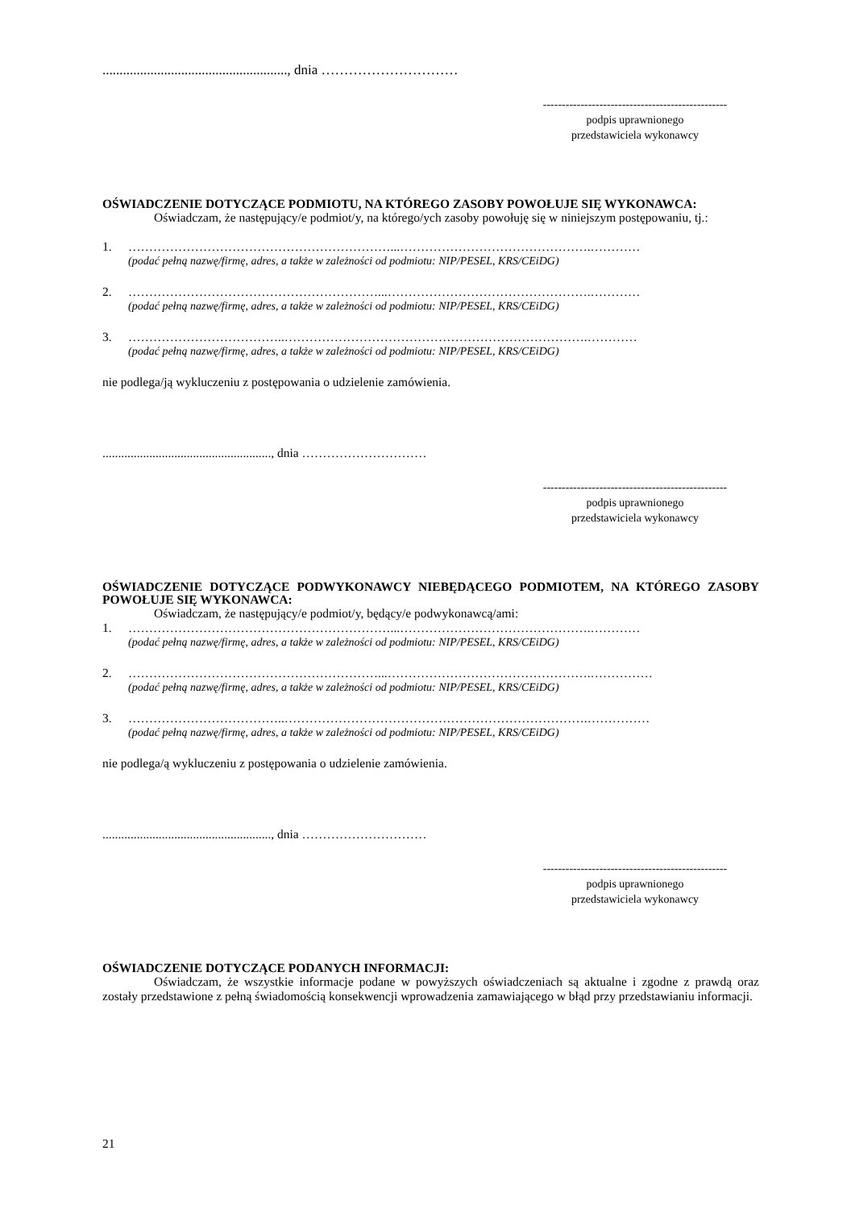......................................................, dnia …………………………
-------------------------------------------------
podpis uprawnionego
przedstawiciela wykonawcy
OŚWIADCZENIE DOTYCZĄCE PODMIOTU, NA KTÓREGO ZASOBY POWOŁUJE SIĘ WYKONAWCA:
Oświadczam, że następujący/e podmiot/y, na którego/ych zasoby powołuję się w niniejszym postępowaniu, tj.:
1. ………………………………………………………...……………………………………….…………
(podać pełną nazwę/firmę, adres, a także w zależności od podmiotu: NIP/PESEL, KRS/CEiDG)
2. ……………………………………………………...………………………………………….…………
(podać pełną nazwę/firmę, adres, a także w zależności od podmiotu: NIP/PESEL, KRS/CEiDG)
3. ………………………………..……………………………………………………………….…………
(podać pełną nazwę/firmę, adres, a także w zależności od podmiotu: NIP/PESEL, KRS/CEiDG)
nie podlega/ją wykluczeniu z postępowania o udzielenie zamówienia.
......................................................, dnia …………………………
-------------------------------------------------
podpis uprawnionego
przedstawiciela wykonawcy
OŚWIADCZENIE DOTYCZĄCE PODWYKONAWCY NIEBĘDĄCEGO PODMIOTEM, NA KTÓREGO ZASOBY POWOŁUJE SIĘ WYKONAWCA:
Oświadczam, że następujący/e podmiot/y, będący/e podwykonawcą/ami:
1. ………………………………………………………...……………………………………….…………
(podać pełną nazwę/firmę, adres, a także w zależności od podmiotu: NIP/PESEL, KRS/CEiDG)
2. ……………………………………………………...………………………………………….……………
(podać pełną nazwę/firmę, adres, a także w zależności od podmiotu: NIP/PESEL, KRS/CEiDG)
3. ………………………………..……………………………………………………………….……………
(podać pełną nazwę/firmę, adres, a także w zależności od podmiotu: NIP/PESEL, KRS/CEiDG)
nie podlega/ą wykluczeniu z postępowania o udzielenie zamówienia.
......................................................, dnia …………………………
-------------------------------------------------
podpis uprawnionego
przedstawiciela wykonawcy
OŚWIADCZENIE DOTYCZĄCE PODANYCH INFORMACJI:
Oświadczam, że wszystkie informacje podane w powyższych oświadczeniach są aktualne i zgodne z prawdą oraz zostały przedstawione z pełną świadomością konsekwencji wprowadzenia zamawiającego w błąd przy przedstawianiu informacji.
21